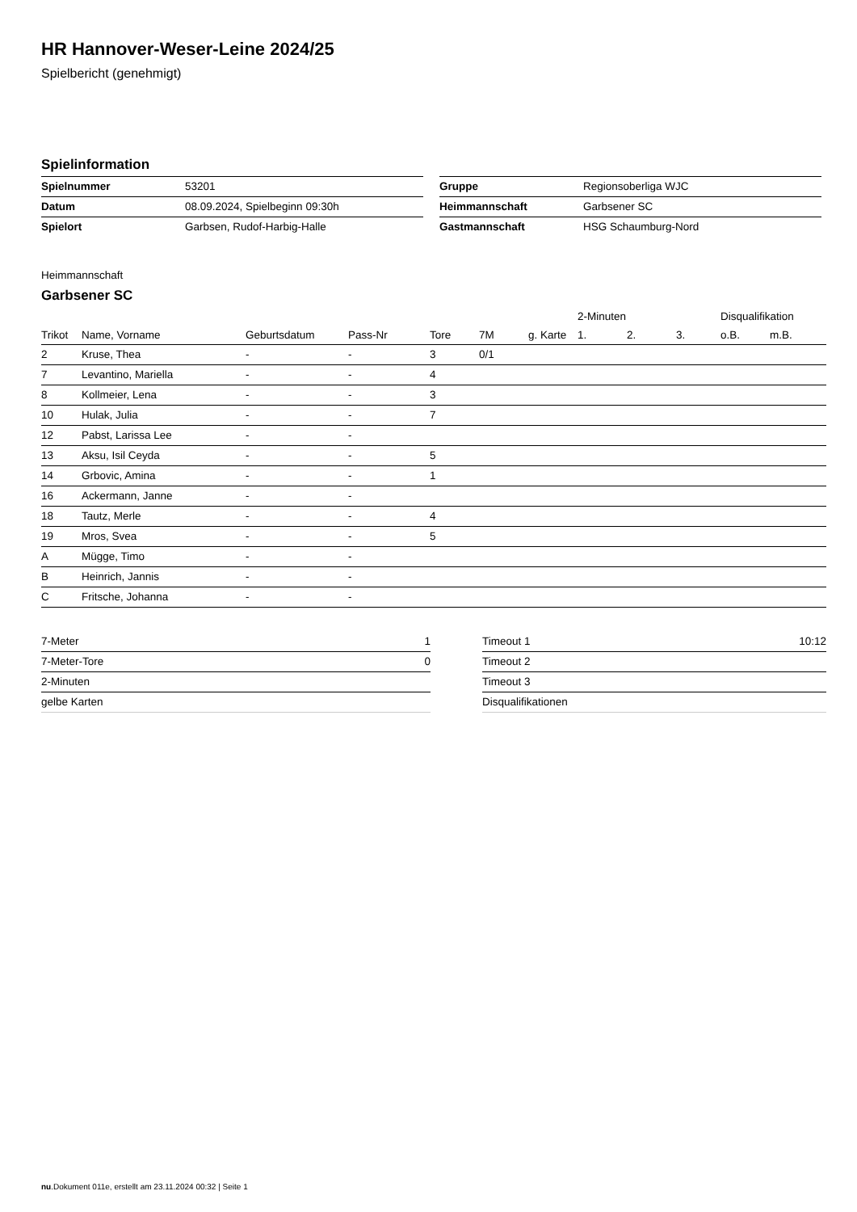HR Hannover-Weser-Leine 2024/25
Spielbericht (genehmigt)
Spielinformation
| Spielnummer | 53201 |
| Datum | 08.09.2024, Spielbeginn 09:30h |
| Spielort | Garbsen, Rudof-Harbig-Halle |
| Gruppe | Regionsoberliga WJC |
| Heimmannschaft | Garbsener SC |
| Gastmannschaft | HSG Schaumburg-Nord |
Heimmannschaft
Garbsener SC
| | | | | | | | | 2-Minuten | | | Disqualifikation | |
| --- | --- | --- | --- | --- | --- | --- | --- | --- | --- | --- | --- | --- |
| Trikot | Name, Vorname | Geburtsdatum | Pass-Nr | Tore | 7M | g. Karte | | 1. | 2. | 3. | o.B. | m.B. |
| 2 | Kruse, Thea | - | - | 3 | 0/1 | | | | | | | |
| 7 | Levantino, Mariella | - | - | 4 | | | | | | | | |
| 8 | Kollmeier, Lena | - | - | 3 | | | | | | | | |
| 10 | Hulak, Julia | - | - | 7 | | | | | | | | |
| 12 | Pabst, Larissa Lee | - | - | | | | | | | | | |
| 13 | Aksu, Isil Ceyda | - | - | 5 | | | | | | | | |
| 14 | Grbovic, Amina | - | - | 1 | | | | | | | | |
| 16 | Ackermann, Janne | - | - | | | | | | | | | |
| 18 | Tautz, Merle | - | - | 4 | | | | | | | | |
| 19 | Mros, Svea | - | - | 5 | | | | | | | | |
| A | Mügge, Timo | - | - | | | | | | | | | |
| B | Heinrich, Jannis | - | - | | | | | | | | | |
| C | Fritsche, Johanna | - | - | | | | | | | | | |
| 7-Meter | 1 |
| 7-Meter-Tore | 0 |
| 2-Minuten | |
| gelbe Karten | |
| Timeout 1 | 10:12 |
| Timeout 2 | |
| Timeout 3 | |
| Disqualifikationen | |
nu.Dokument 011e, erstellt am 23.11.2024 00:32 | Seite 1